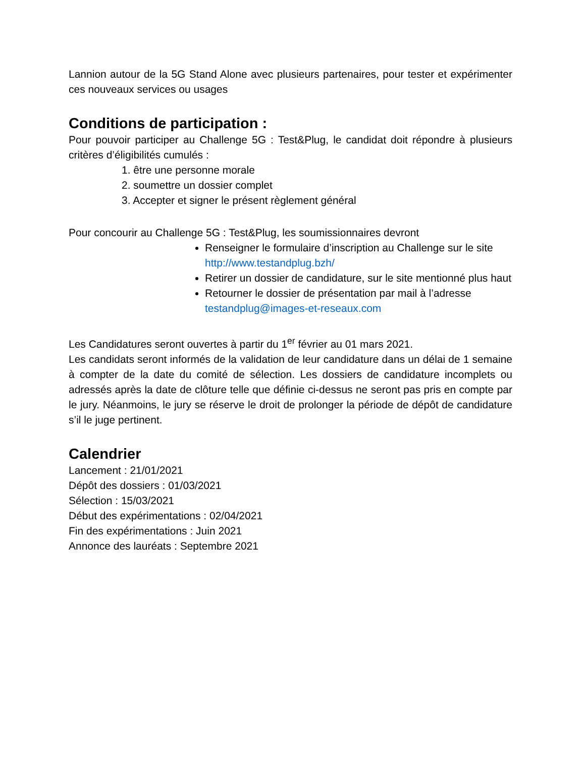Lannion autour de la 5G Stand Alone avec plusieurs partenaires, pour tester et expérimenter ces nouveaux services ou usages
Conditions de participation :
Pour pouvoir participer au Challenge 5G : Test&Plug, le candidat doit répondre à plusieurs critères d’éligibilités cumulés :
1. être une personne morale
2. soumettre un dossier complet
3. Accepter et signer le présent règlement général
Pour concourir au Challenge 5G : Test&Plug, les soumissionnaires devront
Renseigner le formulaire d’inscription au Challenge sur le site http://www.testandplug.bzh/
Retirer un dossier de candidature, sur le site mentionné plus haut
Retourner le dossier de présentation par mail à l’adresse testandplug@images-et-reseaux.com
Les Candidatures seront ouvertes à partir du 1<sup>er</sup> février au 01 mars 2021.
Les candidats seront informés de la validation de leur candidature dans un délai de 1 semaine à compter de la date du comité de sélection. Les dossiers de candidature incomplets ou adressés après la date de clôture telle que définie ci-dessus ne seront pas pris en compte par le jury. Néanmoins, le jury se réserve le droit de prolonger la période de dépôt de candidature s’il le juge pertinent.
Calendrier
Lancement : 21/01/2021
Dépôt des dossiers : 01/03/2021
Sélection : 15/03/2021
Début des expérimentations : 02/04/2021
Fin des expérimentations : Juin 2021
Annonce des lauréats : Septembre 2021